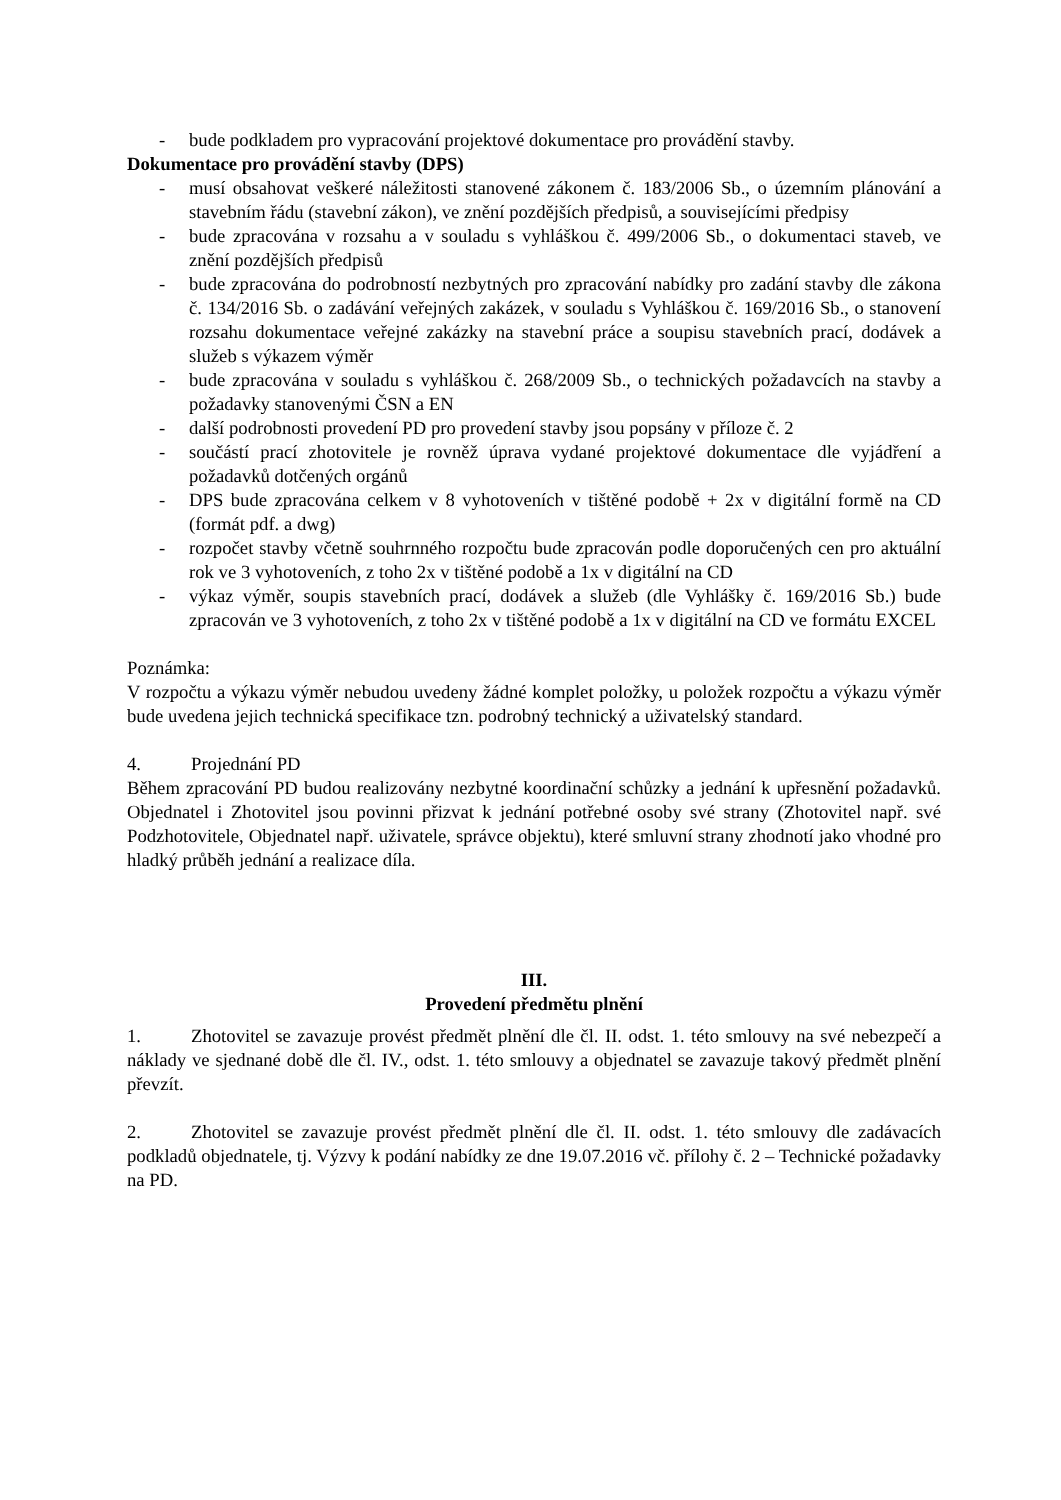- bude podkladem pro vypracování projektové dokumentace pro provádění stavby.
Dokumentace pro provádění stavby (DPS)
- musí obsahovat veškeré náležitosti stanovené zákonem č. 183/2006 Sb., o územním plánování a stavebním řádu (stavební zákon), ve znění pozdějších předpisů, a souvisejícími předpisy
- bude zpracována v rozsahu a v souladu s vyhláškou č. 499/2006 Sb., o dokumentaci staveb, ve znění pozdějších předpisů
- bude zpracována do podrobností nezbytných pro zpracování nabídky pro zadání stavby dle zákona č. 134/2016 Sb. o zadávání veřejných zakázek, v souladu s Vyhláškou č. 169/2016 Sb., o stanovení rozsahu dokumentace veřejné zakázky na stavební práce a soupisu stavebních prací, dodávek a služeb s výkazem výměr
- bude zpracována v souladu s vyhláškou č. 268/2009 Sb., o technických požadavcích na stavby a požadavky stanovenými ČSN a EN
- další podrobnosti provedení PD pro provedení stavby jsou popsány v příloze č. 2
- součástí prací zhotovitele je rovněž úprava vydané projektové dokumentace dle vyjádření a požadavků dotčených orgánů
- DPS bude zpracována celkem v 8 vyhotoveních v tištěné podobě + 2x v digitální formě na CD (formát pdf. a dwg)
- rozpočet stavby včetně souhrnného rozpočtu bude zpracován podle doporučených cen pro aktuální rok ve 3 vyhotoveních, z toho 2x v tištěné podobě a 1x v digitální na CD
- výkaz výměr, soupis stavebních prací, dodávek a služeb (dle Vyhlášky č. 169/2016 Sb.) bude zpracován ve 3 vyhotoveních, z toho 2x v tištěné podobě a 1x v digitální na CD ve formátu EXCEL
Poznámka:
V rozpočtu a výkazu výměr nebudou uvedeny žádné komplet položky, u položek rozpočtu a výkazu výměr bude uvedena jejich technická specifikace tzn. podrobný technický a uživatelský standard.
4. Projednání PD
Během zpracování PD budou realizovány nezbytné koordinační schůzky a jednání k upřesnění požadavků. Objednatel i Zhotovitel jsou povinni přizvat k jednání potřebné osoby své strany (Zhotovitel např. své Podzhotovitele, Objednatel např. uživatele, správce objektu), které smluvní strany zhodnotí jako vhodné pro hladký průběh jednání a realizace díla.
III.
Provedení předmětu plnění
1. Zhotovitel se zavazuje provést předmět plnění dle čl. II. odst. 1. této smlouvy na své nebezpečí a náklady ve sjednané době dle čl. IV., odst. 1. této smlouvy a objednatel se zavazuje takový předmět plnění převzít.
2. Zhotovitel se zavazuje provést předmět plnění dle čl. II. odst. 1. této smlouvy dle zadávacích podkladů objednatele, tj. Výzvy k podání nabídky ze dne 19.07.2016 vč. přílohy č. 2 – Technické požadavky na PD.